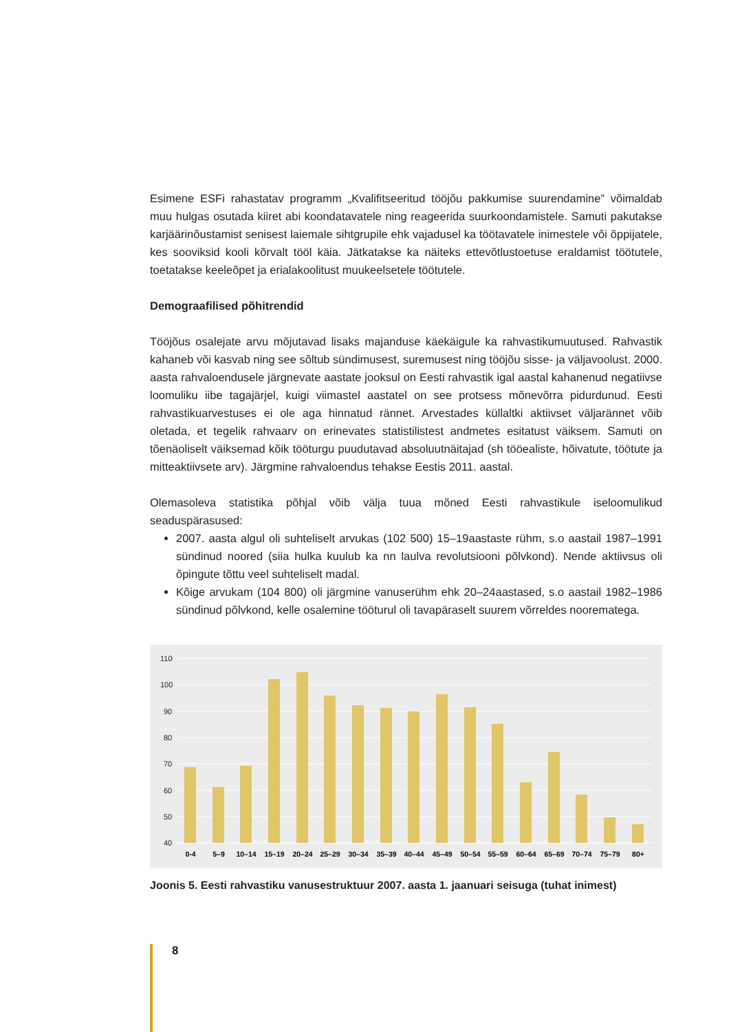Esimene ESFi rahastatav programm „Kvalifitseeritud tööjõu pakkumise suurendamine” võimaldab muu hulgas osutada kiiret abi koondatavatele ning reageerida suurkoondamistele. Samuti pakutakse karjäärinõustamist senisest laiemale sihtgrupile ehk vajadusel ka töötavatele inimestele või õppijatele, kes sooviksid kooli kõrvalt tööl käia. Jätkatakse ka näiteks ettevõtlustoetuse eraldamist töötutele, toetatakse keeleõpet ja erialakoolitust muukeelsetele töötutele.
Demograafilised põhitrendid
Tööjõus osalejate arvu mõjutavad lisaks majanduse käekäigule ka rahvastikumuutused. Rahvastik kahaneb või kasvab ning see sõltub sündimusest, suremusest ning tööjõu sisse- ja väljavoolust. 2000. aasta rahvaloendusele järgnevate aastate jooksul on Eesti rahvastik igal aastal kahanenud negatiivse loomuliku iibe tagajärjel, kuigi viimastel aastatel on see protsess mõnevõrra pidurdunud. Eesti rahvastikuarvestuses ei ole aga hinnatud rännet. Arvestades küllaltki aktiivset väljarännet võib oletada, et tegelik rahvaarv on erinevates statistilistest andmetes esitatust väiksem. Samuti on tõenäoliselt väiksemad kõik tööturgu puudutavad absoluutnäitajad (sh tööealiste, hõivatute, töötute ja mitteaktiivsete arv). Järgmine rahvaloendus tehakse Eestis 2011. aastal.
Olemasoleva statistika põhjal võib välja tuua mõned Eesti rahvastikule iseloomulikud seaduspärasused:
2007. aasta algul oli suhteliselt arvukas (102 500) 15–19aastaste rühm, s.o aastail 1987–1991 sündinud noored (siia hulka kuulub ka nn laulva revolutsiooni põlvkond). Nende aktiivsus oli õpingute tõttu veel suhteliselt madal.
Kõige arvukam (104 800) oli järgmine vanuserühm ehk 20–24aastased, s.o aastail 1982–1986 sündinud põlvkond, kelle osalemine tööturul oli tavapäraselt suurem võrreldes noorematega.
110
100
90
80
70
60
50
40
0-4
5–9
10–14
15–19
20–24
25–29
30–34
35–39
40–44
45–49
50–54
55–59
60–64
65–69
70–74
75–79
80+
Joonis 5. Eesti rahvastiku vanusestruktuur 2007. aasta 1. jaanuari seisuga (tuhat inimest)
8